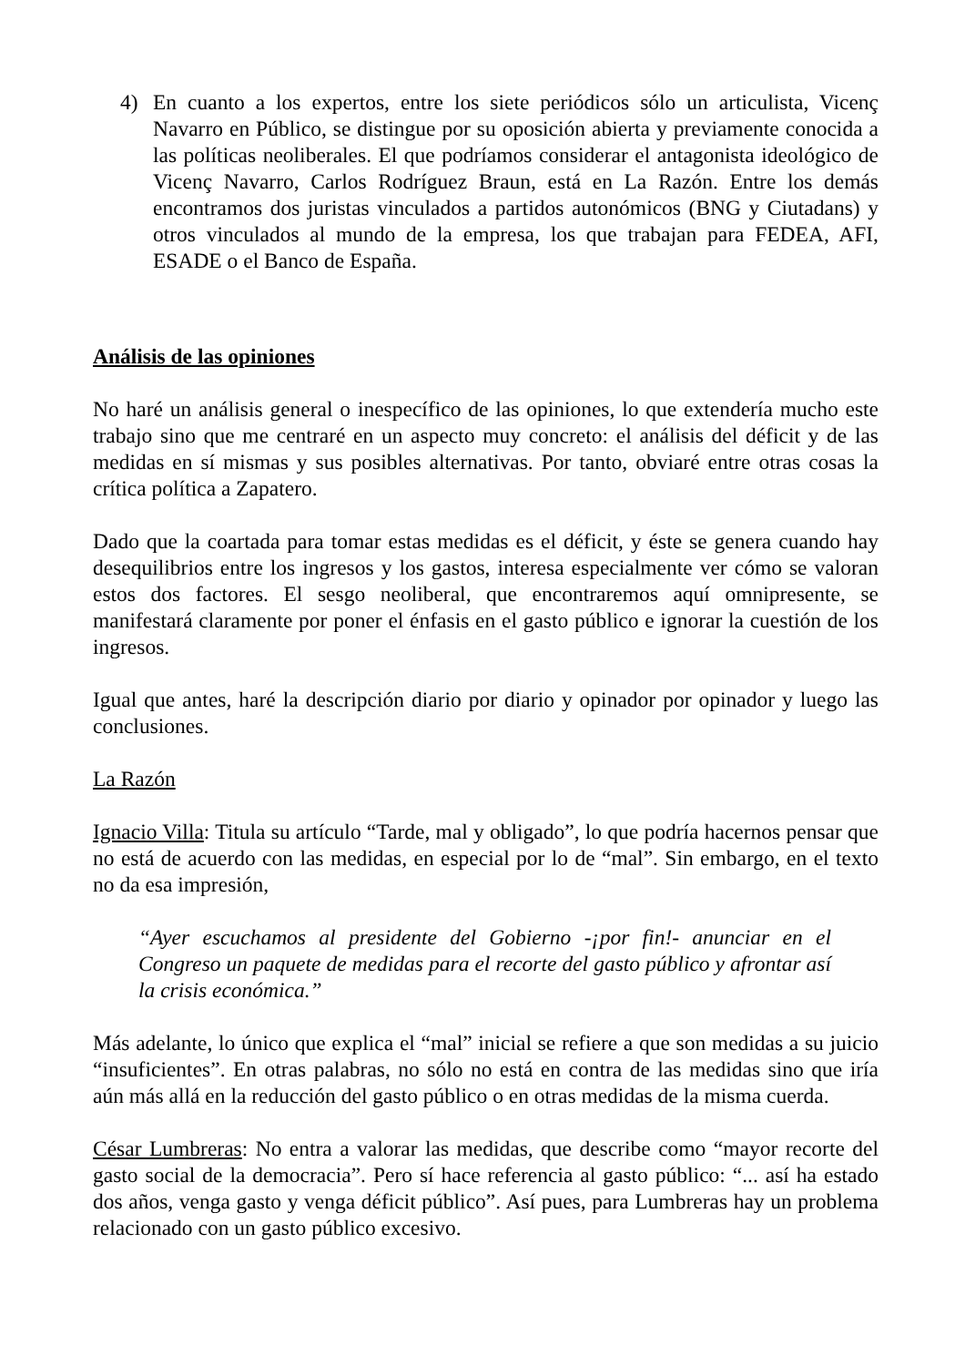4) En cuanto a los expertos, entre los siete periódicos sólo un articulista, Vicenç Navarro en Público, se distingue por su oposición abierta y previamente conocida a las políticas neoliberales. El que podríamos considerar el antagonista ideológico de Vicenç Navarro, Carlos Rodríguez Braun, está en La Razón. Entre los demás encontramos dos juristas vinculados a partidos autonómicos (BNG y Ciutadans) y otros vinculados al mundo de la empresa, los que trabajan para FEDEA, AFI, ESADE o el Banco de España.
Análisis de las opiniones
No haré un análisis general o inespecífico de las opiniones, lo que extendería mucho este trabajo sino que me centraré en un aspecto muy concreto: el análisis del déficit y de las medidas en sí mismas y sus posibles alternativas. Por tanto, obviaré entre otras cosas la crítica política a Zapatero.
Dado que la coartada para tomar estas medidas es el déficit, y éste se genera cuando hay desequilibrios entre los ingresos y los gastos, interesa especialmente ver cómo se valoran estos dos factores. El sesgo neoliberal, que encontraremos aquí omnipresente, se manifestará claramente por poner el énfasis en el gasto público e ignorar la cuestión de los ingresos.
Igual que antes, haré la descripción diario por diario y opinador por opinador y luego las conclusiones.
La Razón
Ignacio Villa: Titula su artículo “Tarde, mal y obligado”, lo que podría hacernos pensar que no está de acuerdo con las medidas, en especial por lo de “mal”. Sin embargo, en el texto no da esa impresión,
“Ayer escuchamos al presidente del Gobierno -¡por fin!- anunciar en el Congreso un paquete de medidas para el recorte del gasto público y afrontar así la crisis económica.”
Más adelante, lo único que explica el “mal” inicial se refiere a que son medidas a su juicio “insuficientes”. En otras palabras, no sólo no está en contra de las medidas sino que iría aún más allá en la reducción del gasto público o en otras medidas de la misma cuerda.
César Lumbreras: No entra a valorar las medidas, que describe como “mayor recorte del gasto social de la democracia”. Pero sí hace referencia al gasto público: “... así ha estado dos años, venga gasto y venga déficit público”. Así pues, para Lumbreras hay un problema relacionado con un gasto público excesivo.